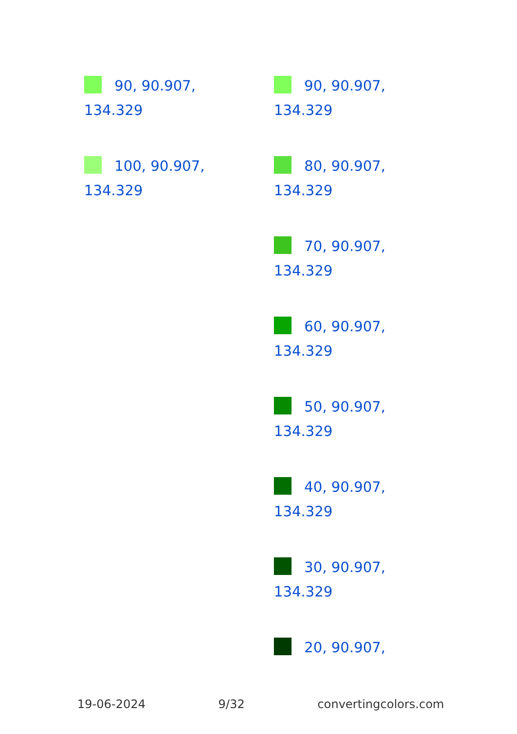90, 90.907,
134.329
100, 90.907,
134.329
90, 90.907,
134.329
80, 90.907,
134.329
70, 90.907,
134.329
60, 90.907,
134.329
50, 90.907,
134.329
40, 90.907,
134.329
30, 90.907,
134.329
20, 90.907,
19-06-2024 9/32 convertingcolors.com